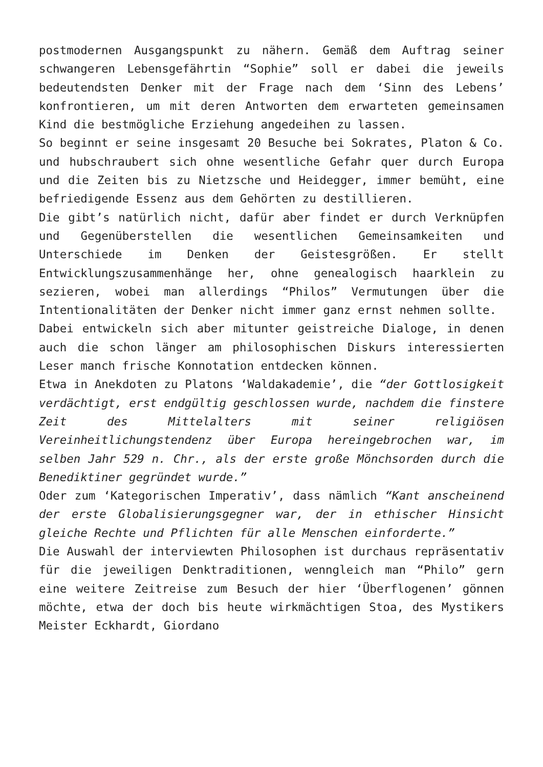postmodernen Ausgangspunkt zu nähern. Gemäß dem Auftrag seiner schwangeren Lebensgefährtin “Sophie” soll er dabei die jeweils bedeutendsten Denker mit der Frage nach dem ‘Sinn des Lebens’ konfrontieren, um mit deren Antworten dem erwarteten gemeinsamen Kind die bestmögliche Erziehung angedeihen zu lassen.
So beginnt er seine insgesamt 20 Besuche bei Sokrates, Platon & Co. und hubschraubert sich ohne wesentliche Gefahr quer durch Europa und die Zeiten bis zu Nietzsche und Heidegger, immer bemüht, eine befriedigende Essenz aus dem Gehörten zu destillieren.
Die gibt’s natürlich nicht, dafür aber findet er durch Verknüpfen und Gegenüberstellen die wesentlichen Gemeinsamkeiten und Unterschiede im Denken der Geistesgrößen. Er stellt Entwicklungszusammenhänge her, ohne genealogisch haarklein zu sezieren, wobei man allerdings “Philos” Vermutungen über die Intentionalitäten der Denker nicht immer ganz ernst nehmen sollte.
Dabei entwickeln sich aber mitunter geistreiche Dialoge, in denen auch die schon länger am philosophischen Diskurs interessierten Leser manch frische Konnotation entdecken können.
Etwa in Anekdoten zu Platons ‘Waldakademie’, die “der Gottlosigkeit verdächtigt, erst endgültig geschlossen wurde, nachdem die finstere Zeit des Mittelalters mit seiner religiösen Vereinheitlichungstendenz über Europa hereingebrochen war, im selben Jahr 529 n. Chr., als der erste große Mönchsorden durch die Benediktiner gegründet wurde.”
Oder zum ‘Kategorischen Imperativ’, dass nämlich “Kant anscheinend der erste Globalisierungsgegner war, der in ethischer Hinsicht gleiche Rechte und Pflichten für alle Menschen einforderte.”
Die Auswahl der interviewten Philosophen ist durchaus repräsentativ für die jeweiligen Denktraditionen, wenngleich man “Philo” gern eine weitere Zeitreise zum Besuch der hier ‘Überflogenen’ gönnen möchte, etwa der doch bis heute wirkmächtigen Stoa, des Mystikers Meister Eckhardt, Giordano